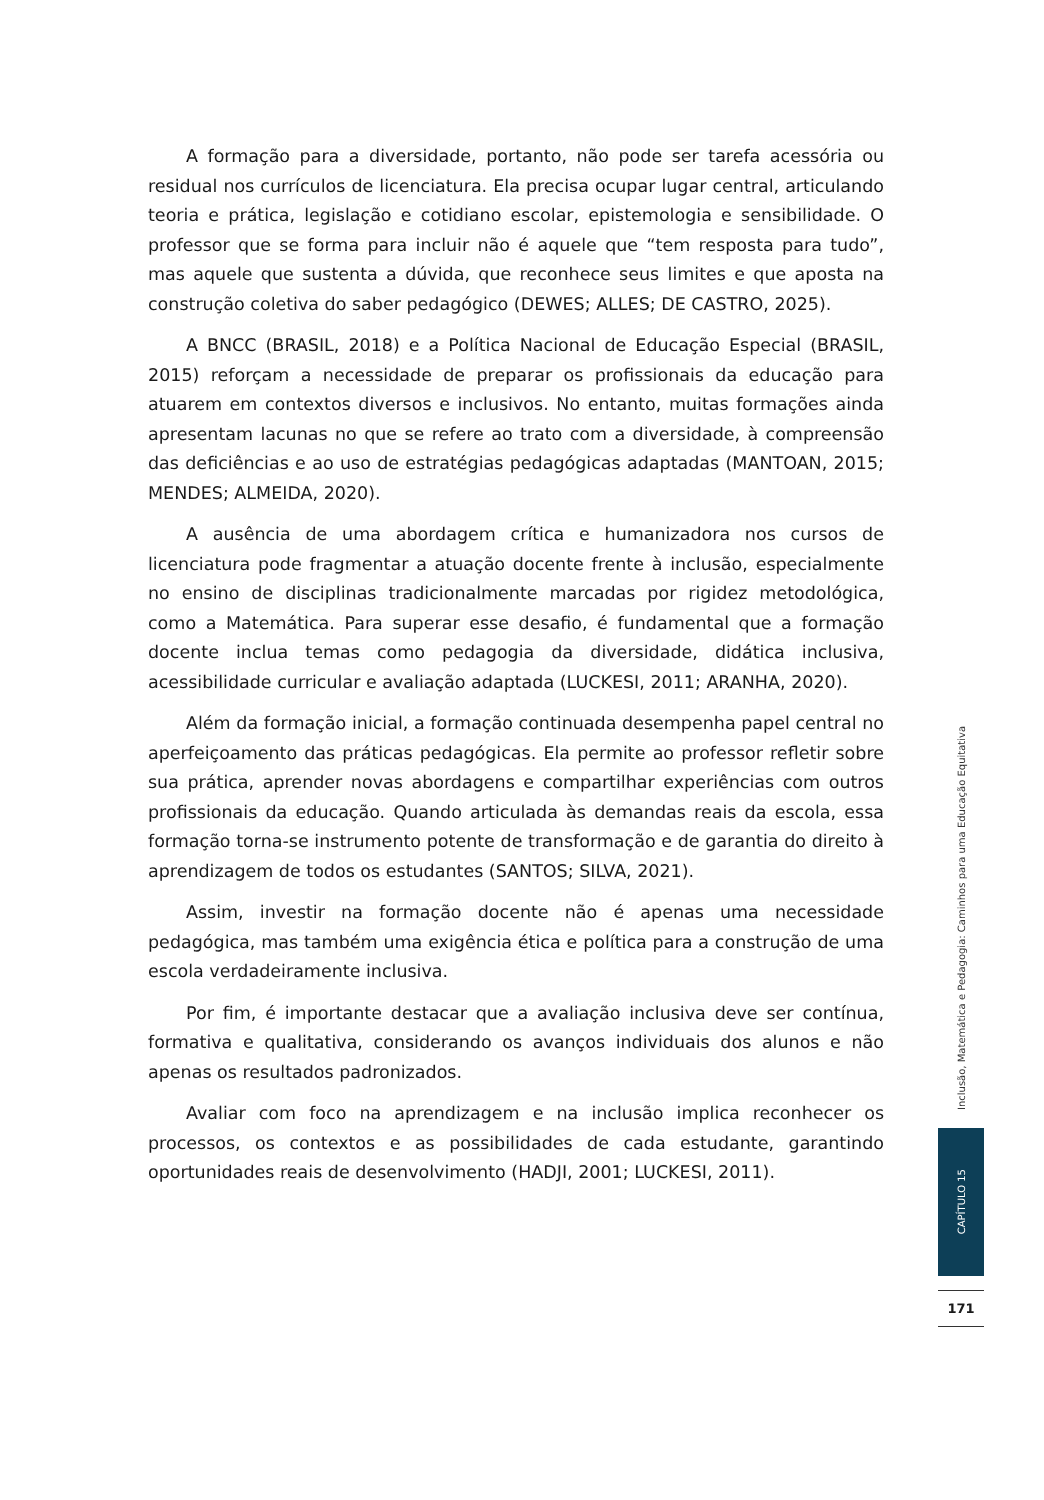A formação para a diversidade, portanto, não pode ser tarefa acessória ou residual nos currículos de licenciatura. Ela precisa ocupar lugar central, articulando teoria e prática, legislação e cotidiano escolar, epistemologia e sensibilidade. O professor que se forma para incluir não é aquele que “tem resposta para tudo”, mas aquele que sustenta a dúvida, que reconhece seus limites e que aposta na construção coletiva do saber pedagógico (DEWES; ALLES; DE CASTRO, 2025).
A BNCC (BRASIL, 2018) e a Política Nacional de Educação Especial (BRASIL, 2015) reforçam a necessidade de preparar os profissionais da educação para atuarem em contextos diversos e inclusivos. No entanto, muitas formações ainda apresentam lacunas no que se refere ao trato com a diversidade, à compreensão das deficiências e ao uso de estratégias pedagógicas adaptadas (MANTOAN, 2015; MENDES; ALMEIDA, 2020).
A ausência de uma abordagem crítica e humanizadora nos cursos de licenciatura pode fragmentar a atuação docente frente à inclusão, especialmente no ensino de disciplinas tradicionalmente marcadas por rigidez metodológica, como a Matemática. Para superar esse desafio, é fundamental que a formação docente inclua temas como pedagogia da diversidade, didática inclusiva, acessibilidade curricular e avaliação adaptada (LUCKESI, 2011; ARANHA, 2020).
Além da formação inicial, a formação continuada desempenha papel central no aperfeiçoamento das práticas pedagógicas. Ela permite ao professor refletir sobre sua prática, aprender novas abordagens e compartilhar experiências com outros profissionais da educação. Quando articulada às demandas reais da escola, essa formação torna-se instrumento potente de transformação e de garantia do direito à aprendizagem de todos os estudantes (SANTOS; SILVA, 2021).
Assim, investir na formação docente não é apenas uma necessidade pedagógica, mas também uma exigência ética e política para a construção de uma escola verdadeiramente inclusiva.
Por fim, é importante destacar que a avaliação inclusiva deve ser contínua, formativa e qualitativa, considerando os avanços individuais dos alunos e não apenas os resultados padronizados.
Avaliar com foco na aprendizagem e na inclusão implica reconhecer os processos, os contextos e as possibilidades de cada estudante, garantindo oportunidades reais de desenvolvimento (HADJI, 2001; LUCKESI, 2011).
Inclusão, Matemática e Pedagogia: Caminhos para uma Educação Equitativa
CAPÍTULO 15
171